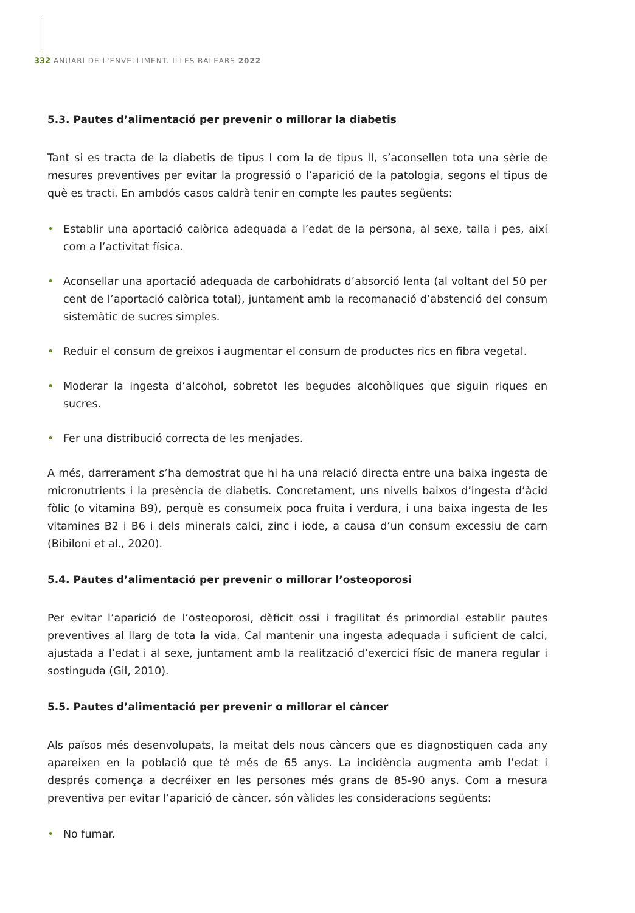332 ANUARI DE L'ENVELLIMENT. ILLES BALEARS 2022
5.3. Pautes d’alimentació per prevenir o millorar la diabetis
Tant si es tracta de la diabetis de tipus I com la de tipus II, s’aconsellen tota una sèrie de mesures preventives per evitar la progressió o l’aparició de la patologia, segons el tipus de què es tracti. En ambdós casos caldrà tenir en compte les pautes següents:
• Establir una aportació calòrica adequada a l’edat de la persona, al sexe, talla i pes, així com a l’activitat física.
• Aconsellar una aportació adequada de carbohidrats d’absorció lenta (al voltant del 50 per cent de l’aportació calòrica total), juntament amb la recomanació d’abstenció del consum sistemàtic de sucres simples.
• Reduir el consum de greixos i augmentar el consum de productes rics en fibra vegetal.
• Moderar la ingesta d’alcohol, sobretot les begudes alcohòliques que siguin riques en sucres.
• Fer una distribució correcta de les menjades.
A més, darrerament s’ha demostrat que hi ha una relació directa entre una baixa ingesta de micronutrients i la presència de diabetis. Concretament, uns nivells baixos d’ingesta d’àcid fòlic (o vitamina B9), perquè es consumeix poca fruita i verdura, i una baixa ingesta de les vitamines B2 i B6 i dels minerals calci, zinc i iode, a causa d’un consum excessiu de carn (Bibiloni et al., 2020).
5.4. Pautes d’alimentació per prevenir o millorar l’osteoporosi
Per evitar l’aparició de l’osteoporosi, dèficit ossi i fragilitat és primordial establir pautes preventives al llarg de tota la vida. Cal mantenir una ingesta adequada i suficient de calci, ajustada a l’edat i al sexe, juntament amb la realització d’exercici físic de manera regular i sostinguda (Gil, 2010).
5.5. Pautes d’alimentació per prevenir o millorar el càncer
Als països més desenvolupats, la meitat dels nous càncers que es diagnostiquen cada any apareixen en la població que té més de 65 anys. La incidència augmenta amb l’edat i després comença a decréixer en les persones més grans de 85-90 anys. Com a mesura preventiva per evitar l’aparició de càncer, són vàlides les consideracions següents:
• No fumar.